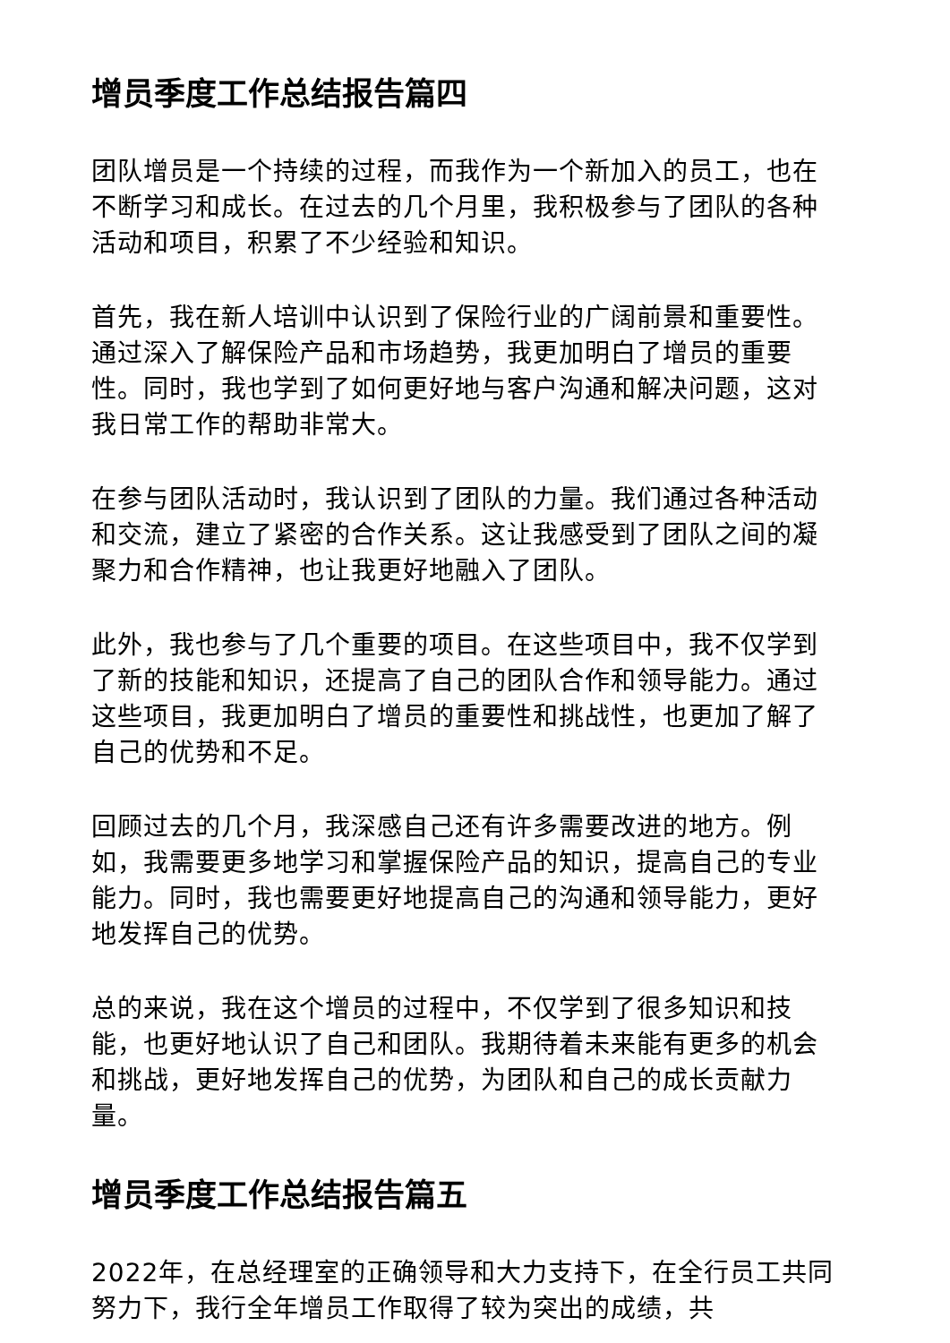增员季度工作总结报告篇四
团队增员是一个持续的过程，而我作为一个新加入的员工，也在不断学习和成长。在过去的几个月里，我积极参与了团队的各种活动和项目，积累了不少经验和知识。
首先，我在新人培训中认识到了保险行业的广阔前景和重要性。通过深入了解保险产品和市场趋势，我更加明白了增员的重要性。同时，我也学到了如何更好地与客户沟通和解决问题，这对我日常工作的帮助非常大。
在参与团队活动时，我认识到了团队的力量。我们通过各种活动和交流，建立了紧密的合作关系。这让我感受到了团队之间的凝聚力和合作精神，也让我更好地融入了团队。
此外，我也参与了几个重要的项目。在这些项目中，我不仅学到了新的技能和知识，还提高了自己的团队合作和领导能力。通过这些项目，我更加明白了增员的重要性和挑战性，也更加了解了自己的优势和不足。
回顾过去的几个月，我深感自己还有许多需要改进的地方。例如，我需要更多地学习和掌握保险产品的知识，提高自己的专业能力。同时，我也需要更好地提高自己的沟通和领导能力，更好地发挥自己的优势。
总的来说，我在这个增员的过程中，不仅学到了很多知识和技能，也更好地认识了自己和团队。我期待着未来能有更多的机会和挑战，更好地发挥自己的优势，为团队和自己的成长贡献力量。
增员季度工作总结报告篇五
2022年，在总经理室的正确领导和大力支持下，在全行员工共同努力下，我行全年增员工作取得了较为突出的成绩，共